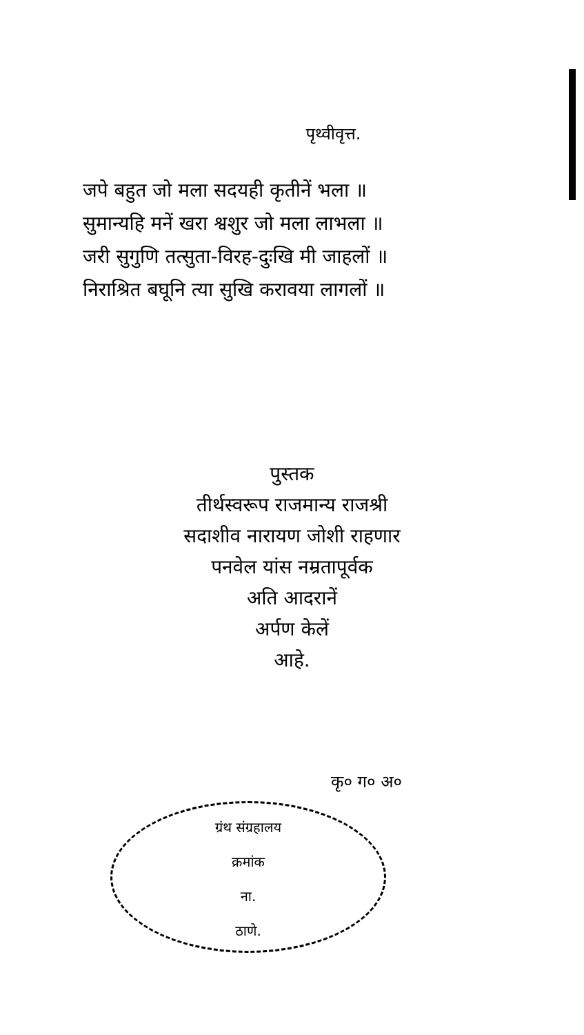पृथ्वीवृत्त.
जपे बहुत जो मला सदयही कृतीनें भला ॥
सुमान्यहि मनें खरा श्वशुर जो मला लाभला ॥
जरी सुगुणि तत्सुता-विरह-दुःखि मी जाहलों ॥
निराश्रित बघूनि त्या सुखि करावया लागलों ॥
पुस्तक
तीर्थस्वरूप राजमान्य राजश्री
सदाशीव नारायण जोशी राहणार
पनवेल यांस नम्रतापूर्वक
अति आदरानें
अर्पण केलें
आहे.
कृ० ग० अ०
ग्रंथ संग्रहालय
क्रमांक
ना.
ठाणे.